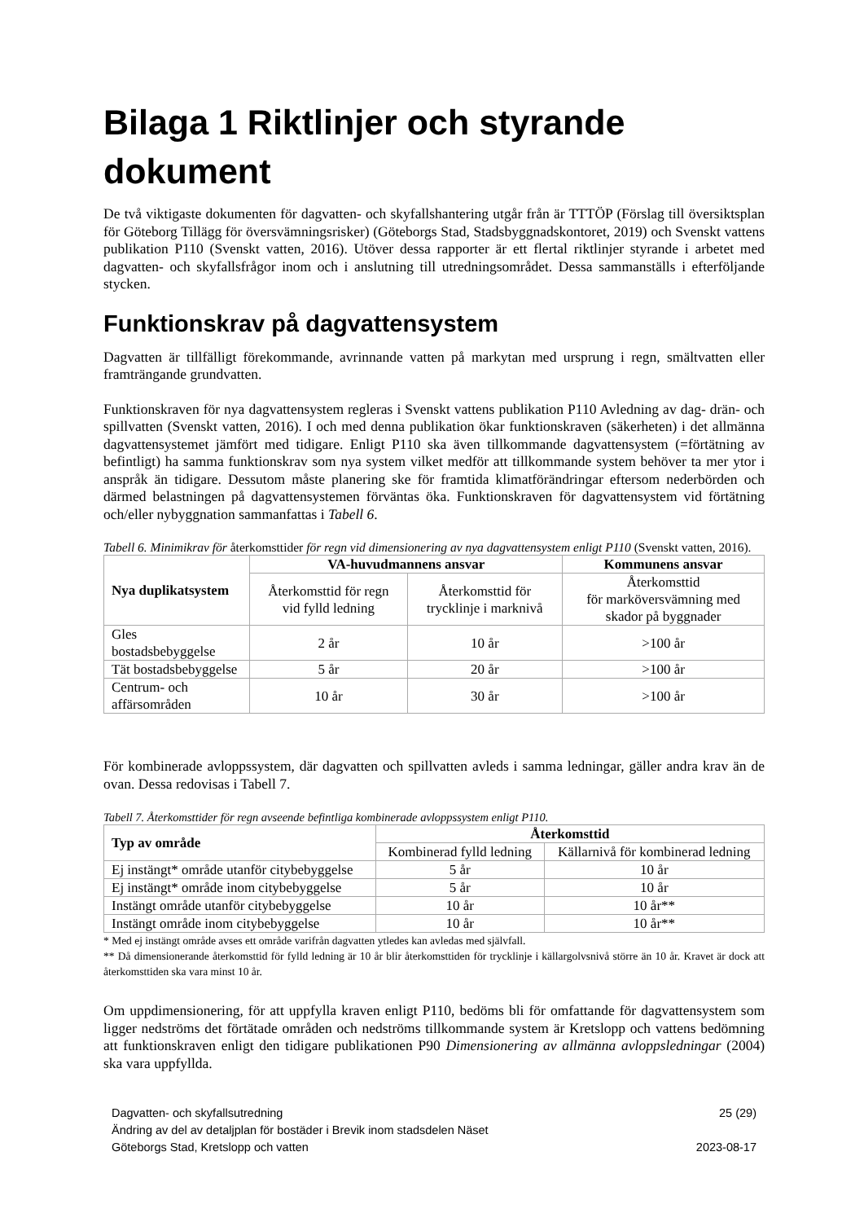Bilaga 1 Riktlinjer och styrande dokument
De två viktigaste dokumenten för dagvatten- och skyfallshantering utgår från är TTTÖP (Förslag till översiktsplan för Göteborg Tillägg för översvämningsrisker) (Göteborgs Stad, Stadsbyggnadskontoret, 2019) och Svenskt vattens publikation P110 (Svenskt vatten, 2016). Utöver dessa rapporter är ett flertal riktlinjer styrande i arbetet med dagvatten- och skyfallsfrågor inom och i anslutning till utredningsområdet. Dessa sammanställs i efterföljande stycken.
Funktionskrav på dagvattensystem
Dagvatten är tillfälligt förekommande, avrinnande vatten på markytan med ursprung i regn, smältvatten eller framträngande grundvatten.
Funktionskraven för nya dagvattensystem regleras i Svenskt vattens publikation P110 Avledning av dag- drän- och spillvatten (Svenskt vatten, 2016). I och med denna publikation ökar funktionskraven (säkerheten) i det allmänna dagvattensystemet jämfört med tidigare. Enligt P110 ska även tillkommande dagvattensystem (=förtätning av befintligt) ha samma funktionskrav som nya system vilket medför att tillkommande system behöver ta mer ytor i anspråk än tidigare. Dessutom måste planering ske för framtida klimatförändringar eftersom nederbörden och därmed belastningen på dagvattensystemen förväntas öka. Funktionskraven för dagvattensystem vid förtätning och/eller nybyggnation sammanfattas i Tabell 6.
Tabell 6. Minimikrav för återkomsttider för regn vid dimensionering av nya dagvattensystem enligt P110 (Svenskt vatten, 2016).
| Nya duplikatsystem | VA-huvudmannens ansvar | | Kommunens ansvar |
| --- | --- | --- | --- |
| | Återkomsttid för regn vid fylld ledning | Återkomsttid för trycklinje i marknivå | Återkomsttid för marköversvämning med skador på byggnader |
| Gles bostadsbebyggelse | 2 år | 10 år | >100 år |
| Tät bostadsbebyggelse | 5 år | 20 år | >100 år |
| Centrum- och affärsområden | 10 år | 30 år | >100 år |
För kombinerade avloppssystem, där dagvatten och spillvatten avleds i samma ledningar, gäller andra krav än de ovan. Dessa redovisas i Tabell 7.
Tabell 7. Återkomsttider för regn avseende befintliga kombinerade avloppssystem enligt P110.
| Typ av område | Återkomsttid | |
| --- | --- | --- |
| | Kombinerad fylld ledning | Källarnivå för kombinerad ledning |
| Ej instängt* område utanför citybebyggelse | 5 år | 10 år |
| Ej instängt* område inom citybebyggelse | 5 år | 10 år |
| Instängt område utanför citybebyggelse | 10 år | 10 år** |
| Instängt område inom citybebyggelse | 10 år | 10 år** |
* Med ej instängt område avses ett område varifrån dagvatten ytledes kan avledas med självfall.
** Då dimensionerande återkomsttid för fylld ledning är 10 år blir återkomsttiden för trycklinje i källargolvsnivå större än 10 år. Kravet är dock att återkomsttiden ska vara minst 10 år.
Om uppdimensionering, för att uppfylla kraven enligt P110, bedöms bli för omfattande för dagvattensystem som ligger nedströms det förtätade områden och nedströms tillkommande system är Kretslopp och vattens bedömning att funktionskraven enligt den tidigare publikationen P90 Dimensionering av allmänna avloppsledningar (2004) ska vara uppfyllda.
Dagvatten- och skyfallsutredning
Ändring av del av detaljplan för bostäder i Brevik inom stadsdelen Näset
Göteborgs Stad, Kretslopp och vatten
25 (29)
2023-08-17